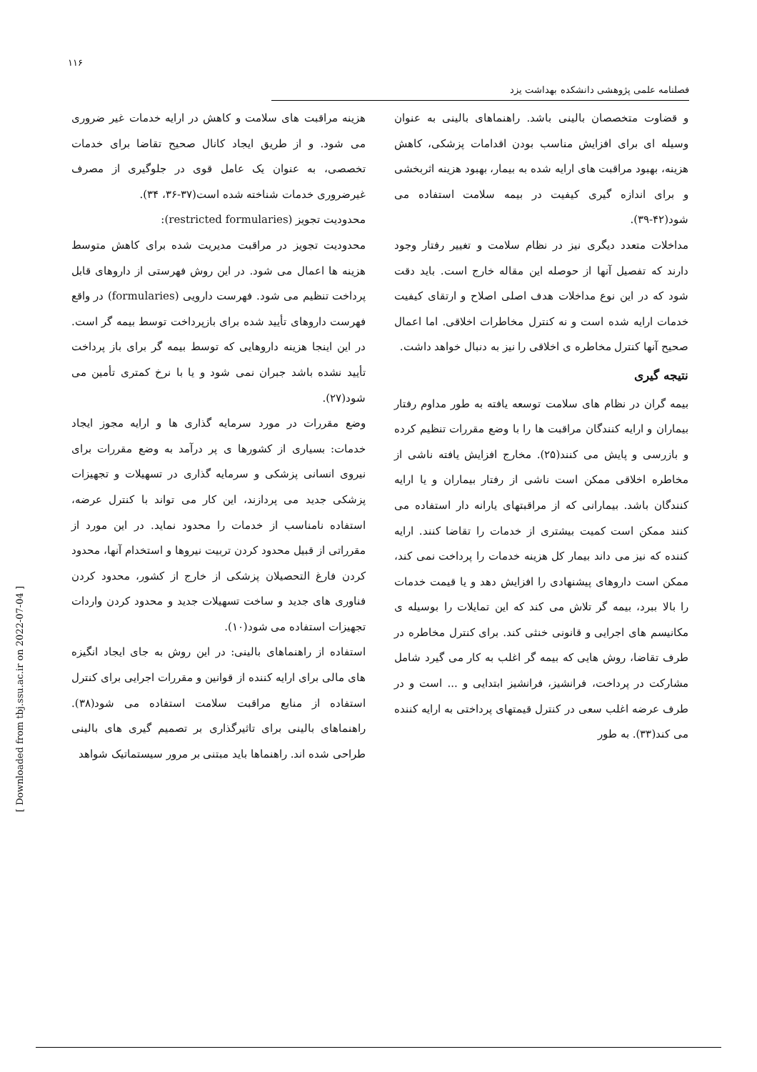۱۱۶
فصلنامه علمی پژوهشی دانشکده بهداشت یزد
[ Downloaded from tbj.ssu.ac.ir on 2022-07-04 ]
هزینه مراقبت های سلامت و کاهش در ارایه خدمات غیر ضروری می شود. و از طریق ایجاد کانال صحیح تقاضا برای خدمات تخصصی، به عنوان یک عامل قوی در جلوگیری از مصرف غیرضروری خدمات شناخته شده است(۳۷-۳۶، ۳۴).
محدودیت تجویز (restricted formularies):
محدودیت تجویز در مراقبت مدیریت شده برای کاهش متوسط هزینه ها اعمال می شود. در این روش فهرستی از داروهای قابل پرداخت تنظیم می شود. فهرست دارویی (formularies) در واقع فهرست داروهای تأیید شده برای بازپرداخت توسط بیمه گر است. در این اینجا هزینه داروهایی که توسط بیمه گر برای باز پرداخت تأیید نشده باشد جبران نمی شود و یا با نرخ کمتری تأمین می شود(۲۷).
وضع مقررات در مورد سرمایه گذاری ها و ارایه مجوز ایجاد خدمات: بسیاری از کشورها ی پر درآمد به وضع مقررات برای نیروی انسانی پزشکی و سرمایه گذاری در تسهیلات و تجهیزات پزشکی جدید می پردازند، این کار می تواند با کنترل عرضه، استفاده نامناسب از خدمات را محدود نماید. در این مورد از مقرراتی از قبیل محدود کردن تربیت نیروها و استخدام آنها، محدود کردن فارغ التحصیلان پزشکی از خارج از کشور، محدود کردن فناوری های جدید و ساخت تسهیلات جدید و محدود کردن واردات تجهیزات استفاده می شود(۱۰).
استفاده از راهنماهای بالینی: در این روش به جای ایجاد انگیزه های مالی برای ارایه کننده از قوانین و مقررات اجرایی برای کنترل استفاده از منابع مراقبت سلامت استفاده می شود(۳۸). راهنماهای بالینی برای تاثیرگذاری بر تصمیم گیری های بالینی طراحی شده اند. راهنماها باید مبتنی بر مرور سیستماتیک شواهد
و قضاوت متخصصان بالینی باشد. راهنماهای بالینی به عنوان وسیله ای برای افزایش مناسب بودن اقدامات پزشکی، کاهش هزینه، بهبود مراقبت های ارایه شده به بیمار، بهبود هزینه اثربخشی و برای اندازه گیری کیفیت در بیمه سلامت استفاده می شود(۴۲-۳۹).
مداخلات متعدد دیگری نیز در نظام سلامت و تغییر رفتار وجود دارند که تفصیل آنها از حوصله این مقاله خارج است. باید دقت شود که در این نوع مداخلات هدف اصلی اصلاح و ارتقای کیفیت خدمات ارایه شده است و نه کنترل مخاطرات اخلاقی. اما اعمال صحیح آنها کنترل مخاطره ی اخلاقی را نیز به دنبال خواهد داشت.
نتیجه گیری
بیمه گران در نظام های سلامت توسعه یافته به طور مداوم رفتار بیماران و ارایه کنندگان مراقبت ها را با وضع مقررات تنظیم کرده و بازرسی و پایش می کنند(۲۵). مخارج افزایش یافته ناشی از مخاطره اخلاقی ممکن است ناشی از رفتار بیماران و یا ارایه کنندگان باشد. بیمارانی که از مراقبتهای یارانه دار استفاده می کنند ممکن است کمیت بیشتری از خدمات را تقاضا کنند. ارایه کننده که نیز می داند بیمار کل هزینه خدمات را پرداخت نمی کند، ممکن است داروهای پیشنهادی را افزایش دهد و یا قیمت خدمات را بالا ببرد، بیمه گر تلاش می کند که این تمایلات را بوسیله ی مکانیسم های اجرایی و قانونی خنثی کند. برای کنترل مخاطره در طرف تقاضا، روش هایی که بیمه گر اغلب به کار می گیرد شامل مشارکت در پرداخت، فرانشیز، فرانشیز ابتدایی و ... است و در طرف عرضه اغلب سعی در کنترل قیمتهای پرداختی به ارایه کننده می کند(۳۳). به طور